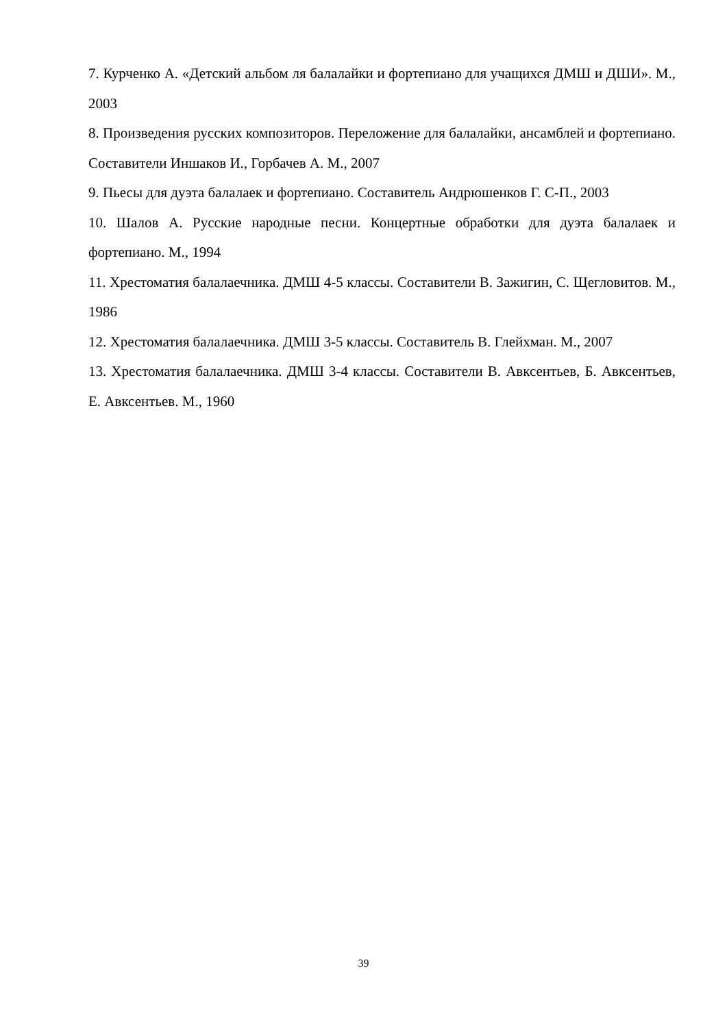7. Курченко А. «Детский альбом ля балалайки и фортепиано для учащихся ДМШ и ДШИ». М., 2003
8. Произведения русских композиторов. Переложение для балалайки, ансамблей и фортепиано. Составители Иншаков И., Горбачев А. М., 2007
9. Пьесы для дуэта балалаек и фортепиано. Составитель Андрюшенков Г. С-П., 2003
10. Шалов А. Русские народные песни. Концертные обработки для дуэта балалаек и фортепиано. М., 1994
11. Хрестоматия балалаечника. ДМШ 4-5 классы. Составители В. Зажигин, С. Щегловитов. М., 1986
12. Хрестоматия балалаечника. ДМШ 3-5 классы. Составитель В. Глейхман. М., 2007
13. Хрестоматия балалаечника. ДМШ 3-4 классы. Составители В. Авксентьев, Б. Авксентьев, Е. Авксентьев. М., 1960
39